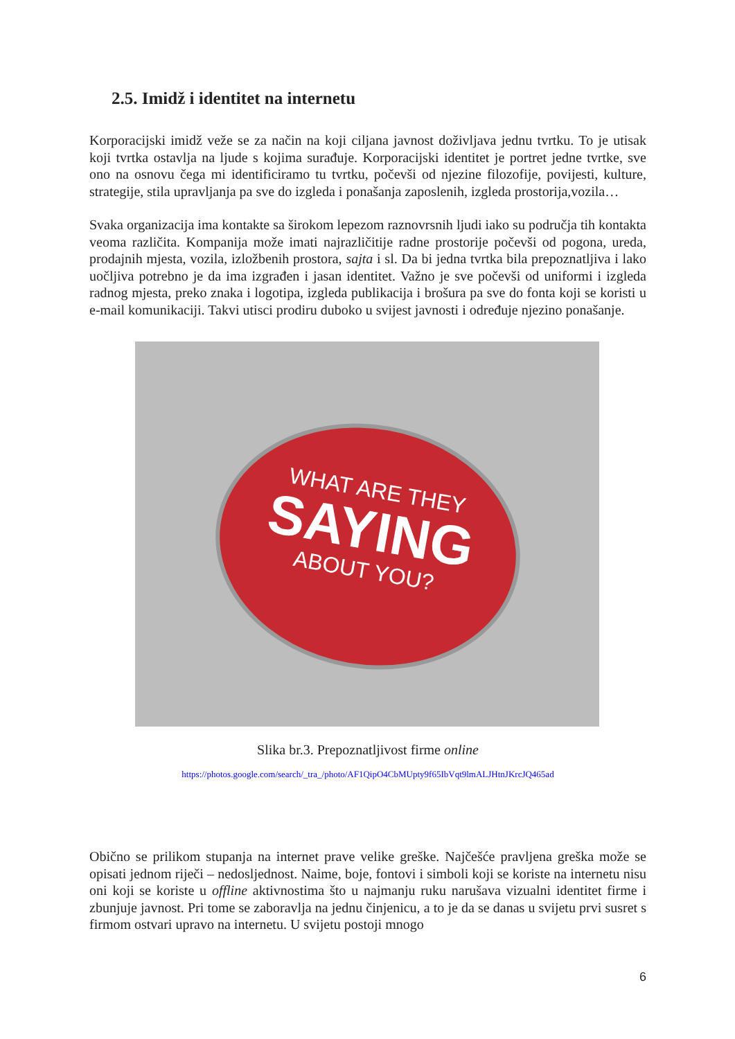2.5. Imidž i identitet na internetu
Korporacijski imidž veže se za način na koji ciljana javnost doživljava jednu tvrtku. To je utisak koji tvrtka ostavlja na ljude s kojima surađuje. Korporacijski identitet je portret jedne tvrtke, sve ono na osnovu čega mi identificiramo tu tvrtku, počevši od njezine filozofije, povijesti, kulture, strategije, stila upravljanja pa sve do izgleda i ponašanja zaposlenih, izgleda prostorija,vozila…
Svaka organizacija ima kontakte sa širokom lepezom raznovrsnih ljudi iako su područja tih kontakta veoma različita. Kompanija može imati najrazličitije radne prostorije počevši od pogona, ureda, prodajnih mjesta, vozila, izložbenih prostora, sajta i sl. Da bi jedna tvrtka bila prepoznatljiva i lako uočljiva potrebno je da ima izgrađen i jasan identitet. Važno je sve počevši od uniformi i izgleda radnog mjesta, preko znaka i logotipa, izgleda publikacija i brošura pa sve do fonta koji se koristi u e-mail komunikaciji. Takvi utisci prodiru duboko u svijest javnosti i određuje njezino ponašanje.
WHAT ARE THEY
SAYING
ABOUT YOU?
Slika br.3. Prepoznatljivost firme online
https://photos.google.com/search/_tra_/photo/AF1QipO4CbMUpty9f65IbVqt9lmALJHtnJKrcJQ465ad
Obično se prilikom stupanja na internet prave velike greške. Najčešće pravljena greška može se opisati jednom riječi – nedosljednost. Naime, boje, fontovi i simboli koji se koriste na internetu nisu oni koji se koriste u offline aktivnostima što u najmanju ruku narušava vizualni identitet firme i zbunjuje javnost. Pri tome se zaboravlja na jednu činjenicu, a to je da se danas u svijetu prvi susret s firmom ostvari upravo na internetu. U svijetu postoji mnogo
6